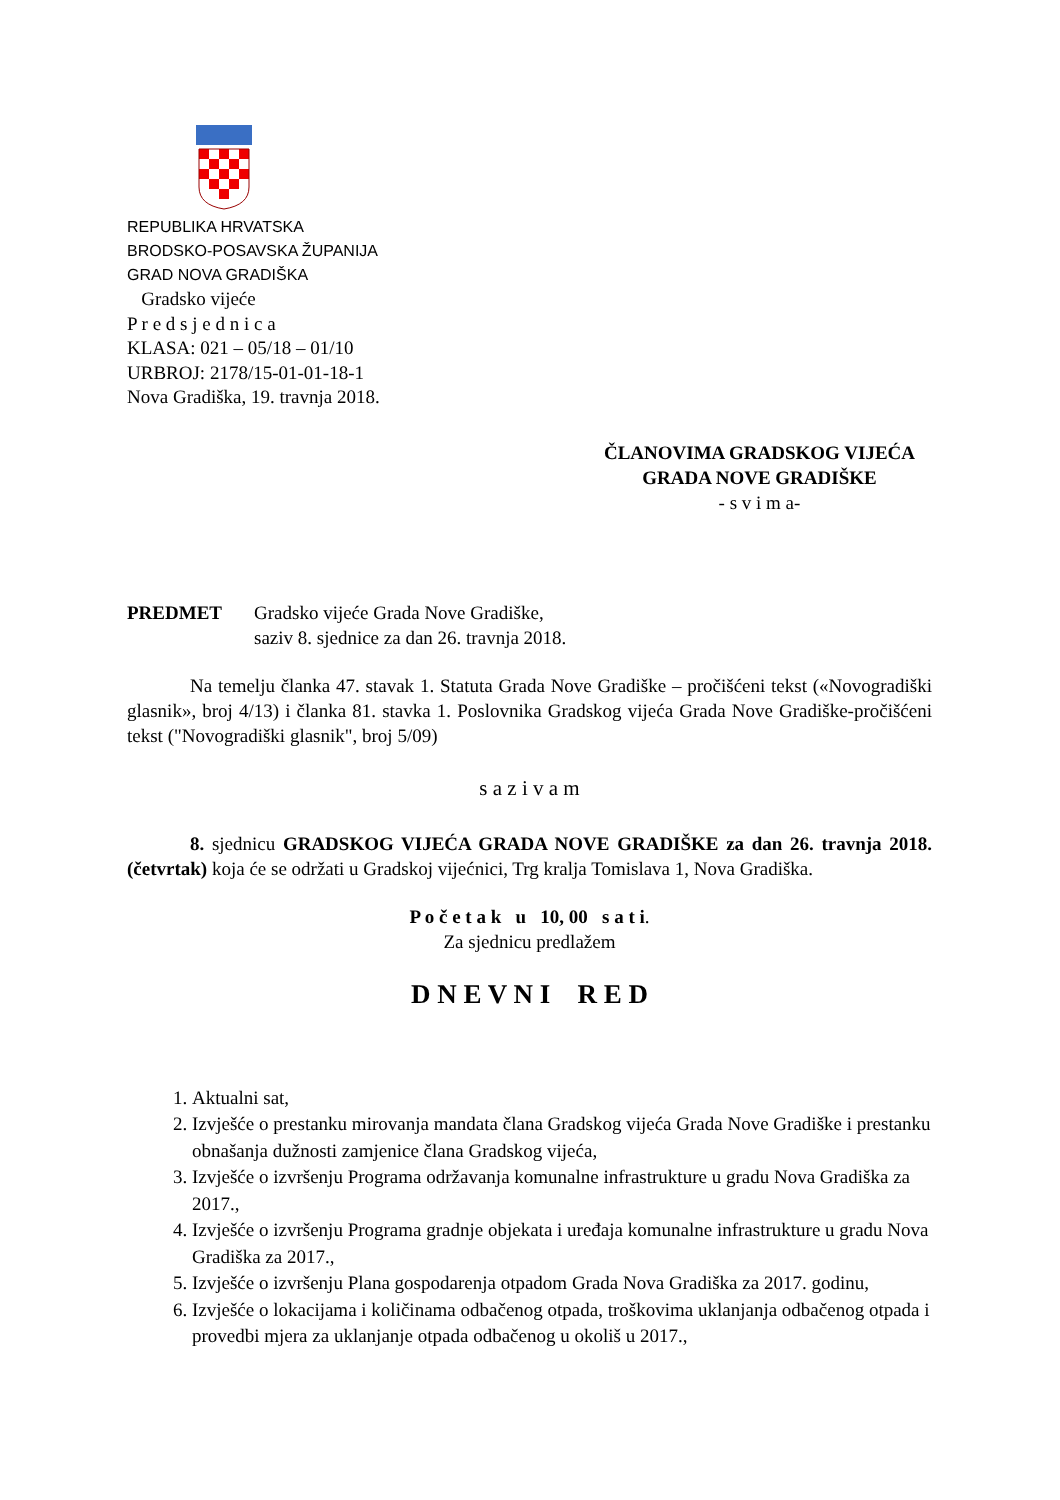REPUBLIKA HRVATSKA
BRODSKO-POSAVSKA ŽUPANIJA
GRAD NOVA GRADIŠKA
Gradsko vijeće
P r e d s j e d n i c a
KLASA: 021 – 05/18 – 01/10
URBROJ: 2178/15-01-01-18-1
Nova Gradiška, 19. travnja 2018.
ČLANOVIMA GRADSKOG VIJEĆA
GRADA NOVE GRADIŠKE
- s v i m a-
PREDMET Gradsko vijeće Grada Nove Gradiške,
saziv 8. sjednice za dan 26. travnja 2018.
Na temelju članka 47. stavak 1. Statuta Grada Nove Gradiške – pročišćeni tekst («Novogradiški glasnik», broj 4/13) i članka 81. stavka 1. Poslovnika Gradskog vijeća Grada Nove Gradiške-pročišćeni tekst ("Novogradiški glasnik", broj 5/09)
s a z i v a m
8. sjednicu GRADSKOG VIJEĆA GRADA NOVE GRADIŠKE za dan 26. travnja 2018. (četvrtak) koja će se održati u Gradskoj vijećnici, Trg kralja Tomislava 1, Nova Gradiška.
P o č e t a k u 10, 00 s a t i.
Za sjednicu predlažem
D N E V N I R E D
1. Aktualni sat,
2. Izvješće o prestanku mirovanja mandata člana Gradskog vijeća Grada Nove Gradiške i prestanku obnašanja dužnosti zamjenice člana Gradskog vijeća,
3. Izvješće o izvršenju Programa održavanja komunalne infrastrukture u gradu Nova Gradiška za 2017.,
4. Izvješće o izvršenju Programa gradnje objekata i uređaja komunalne infrastrukture u gradu Nova Gradiška za 2017.,
5. Izvješće o izvršenju Plana gospodarenja otpadom Grada Nova Gradiška za 2017. godinu,
6. Izvješće o lokacijama i količinama odbačenog otpada, troškovima uklanjanja odbačenog otpada i provedbi mjera za uklanjanje otpada odbačenog u okoliš u 2017.,